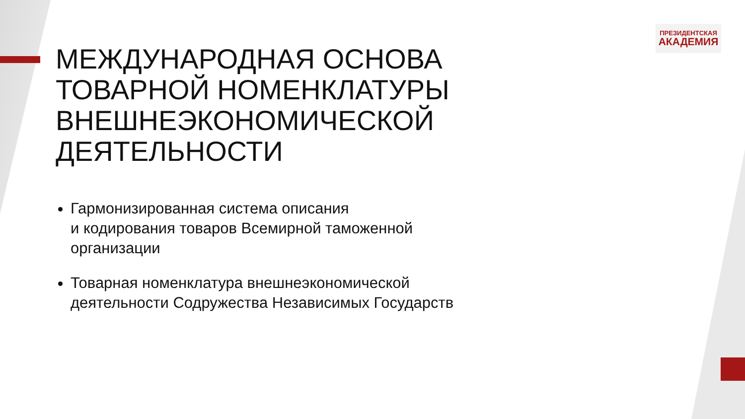ПРЕЗИДЕНТСКАЯ
АКАДЕМИЯ
МЕЖДУНАРОДНАЯ ОСНОВА
ТОВАРНОЙ НОМЕНКЛАТУРЫ
ВНЕШНЕЭКОНОМИЧЕСКОЙ
ДЕЯТЕЛЬНОСТИ
Гармонизированная система описания
и кодирования товаров Всемирной таможенной организации
Товарная номенклатура внешнеэкономической деятельности Содружества Независимых Государств